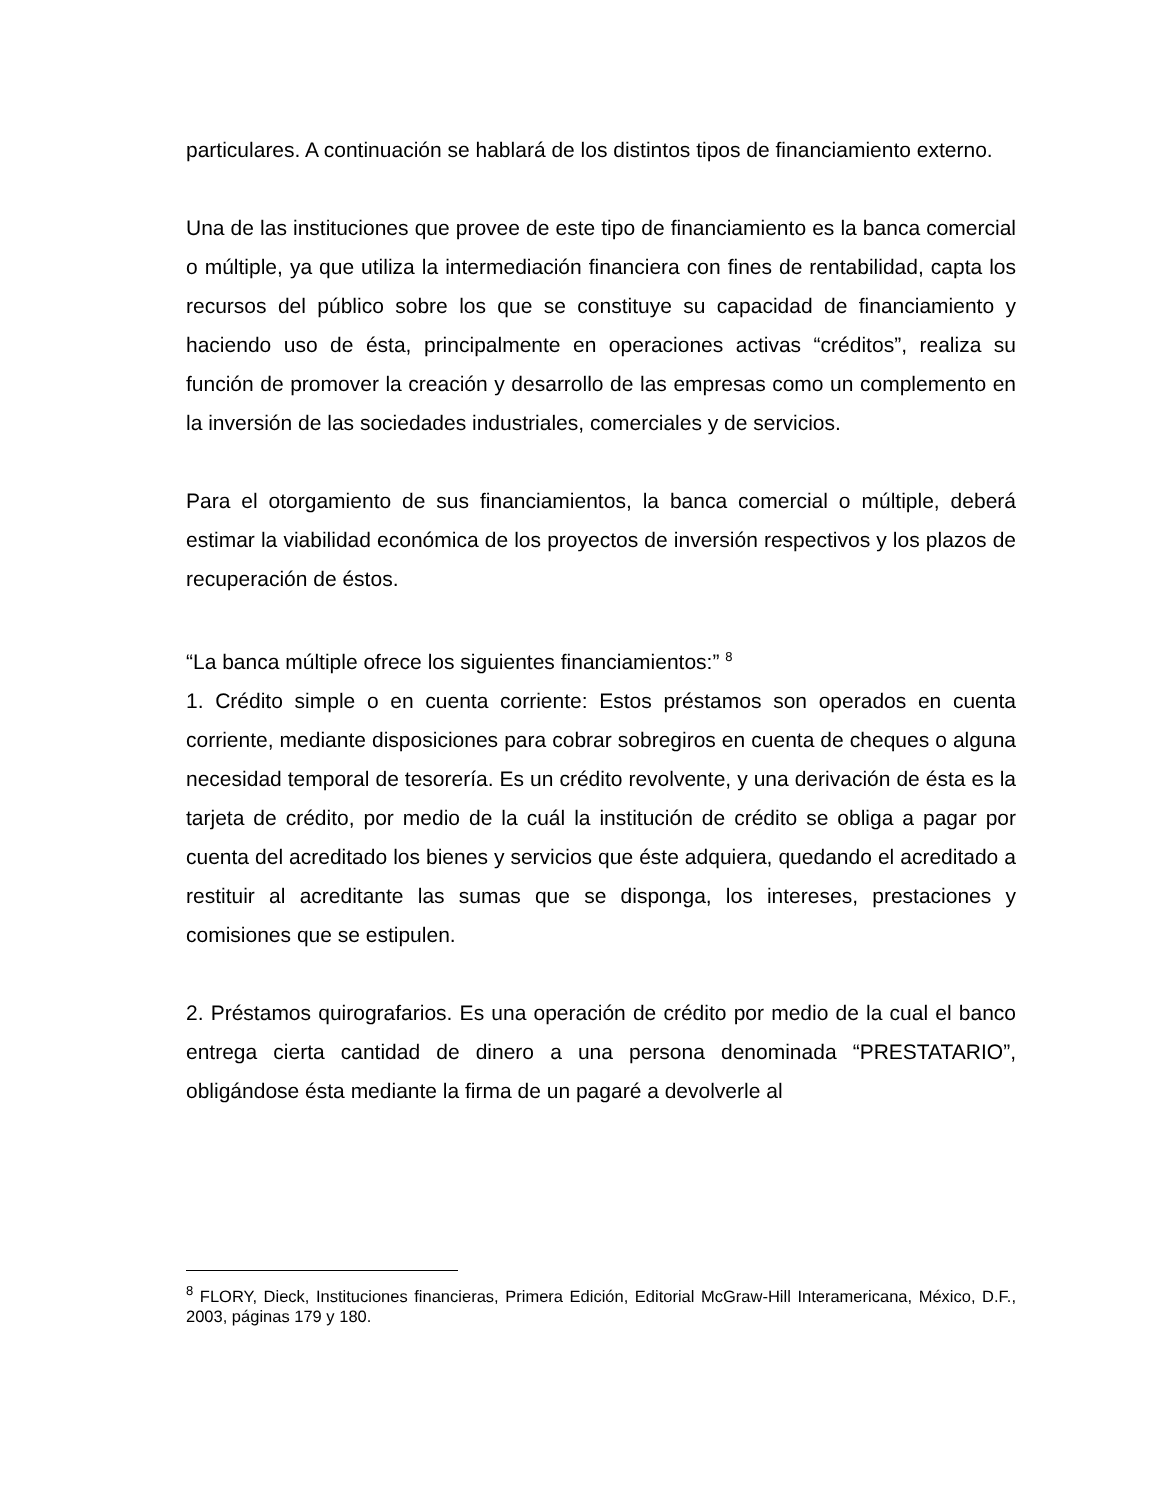particulares. A continuación se hablará de los distintos tipos de financiamiento externo.
Una de las instituciones que provee de este tipo de financiamiento es la banca comercial o múltiple, ya que utiliza la intermediación financiera con fines de rentabilidad, capta los recursos del público sobre los que se constituye su capacidad de financiamiento y haciendo uso de ésta, principalmente en operaciones activas “créditos”, realiza su función de promover la creación y desarrollo de las empresas como un complemento en la inversión de las sociedades industriales, comerciales y de servicios.
Para el otorgamiento de sus financiamientos, la banca comercial o múltiple, deberá estimar la viabilidad económica de los proyectos de inversión respectivos y los plazos de recuperación de éstos.
“La banca múltiple ofrece los siguientes financiamientos:” <sup>8</sup>
1. Crédito simple o en cuenta corriente: Estos préstamos son operados en cuenta corriente, mediante disposiciones para cobrar sobregiros en cuenta de cheques o alguna necesidad temporal de tesorería. Es un crédito revolvente, y una derivación de ésta es la tarjeta de crédito, por medio de la cuál la institución de crédito se obliga a pagar por cuenta del acreditado los bienes y servicios que éste adquiera, quedando el acreditado a restituir al acreditante las sumas que se disponga, los intereses, prestaciones y comisiones que se estipulen.
2. Préstamos quirografarios. Es una operación de crédito por medio de la cual el banco entrega cierta cantidad de dinero a una persona denominada “PRESTATARIO”, obligándose ésta mediante la firma de un pagaré a devolverle al
<sup>8</sup> FLORY, Dieck, Instituciones financieras, Primera Edición, Editorial McGraw-Hill Interamericana, México, D.F., 2003, páginas 179 y 180.